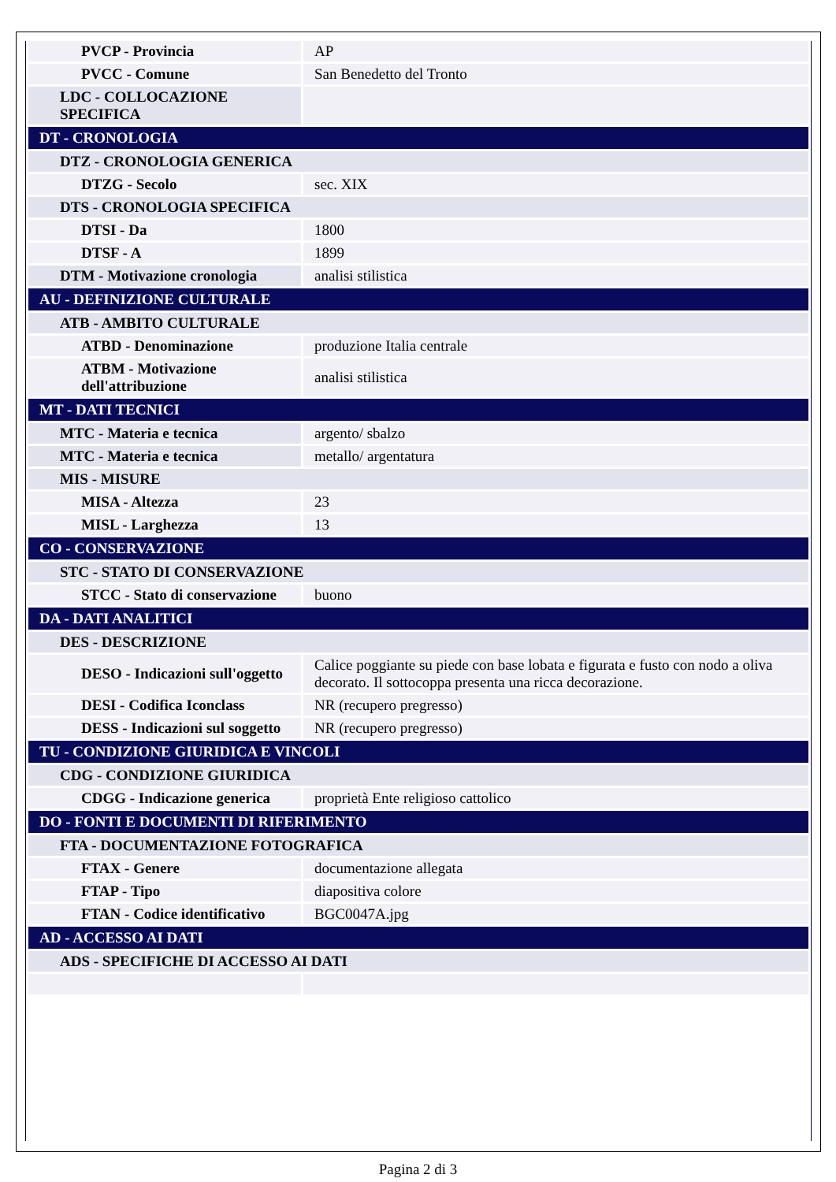| PVCP - Provincia | AP |
| PVCC - Comune | San Benedetto del Tronto |
| LDC - COLLOCAZIONE SPECIFICA | |
| DT - CRONOLOGIA | |
| DTZ - CRONOLOGIA GENERICA | |
| DTZG - Secolo | sec. XIX |
| DTS - CRONOLOGIA SPECIFICA | |
| DTSI - Da | 1800 |
| DTSF - A | 1899 |
| DTM - Motivazione cronologia | analisi stilistica |
| AU - DEFINIZIONE CULTURALE | |
| ATB - AMBITO CULTURALE | |
| ATBD - Denominazione | produzione Italia centrale |
| ATBM - Motivazione dell'attribuzione | analisi stilistica |
| MT - DATI TECNICI | |
| MTC - Materia e tecnica | argento/ sbalzo |
| MTC - Materia e tecnica | metallo/ argentatura |
| MIS - MISURE | |
| MISA - Altezza | 23 |
| MISL - Larghezza | 13 |
| CO - CONSERVAZIONE | |
| STC - STATO DI CONSERVAZIONE | |
| STCC - Stato di conservazione | buono |
| DA - DATI ANALITICI | |
| DES - DESCRIZIONE | |
| DESO - Indicazioni sull'oggetto | Calice poggiante su piede con base lobata e figurata e fusto con nodo a oliva decorato. Il sottocoppa presenta una ricca decorazione. |
| DESI - Codifica Iconclass | NR (recupero pregresso) |
| DESS - Indicazioni sul soggetto | NR (recupero pregresso) |
| TU - CONDIZIONE GIURIDICA E VINCOLI | |
| CDG - CONDIZIONE GIURIDICA | |
| CDGG - Indicazione generica | proprietà Ente religioso cattolico |
| DO - FONTI E DOCUMENTI DI RIFERIMENTO | |
| FTA - DOCUMENTAZIONE FOTOGRAFICA | |
| FTAX - Genere | documentazione allegata |
| FTAP - Tipo | diapositiva colore |
| FTAN - Codice identificativo | BGC0047A.jpg |
| AD - ACCESSO AI DATI | |
| ADS - SPECIFICHE DI ACCESSO AI DATI | |
Pagina 2 di 3